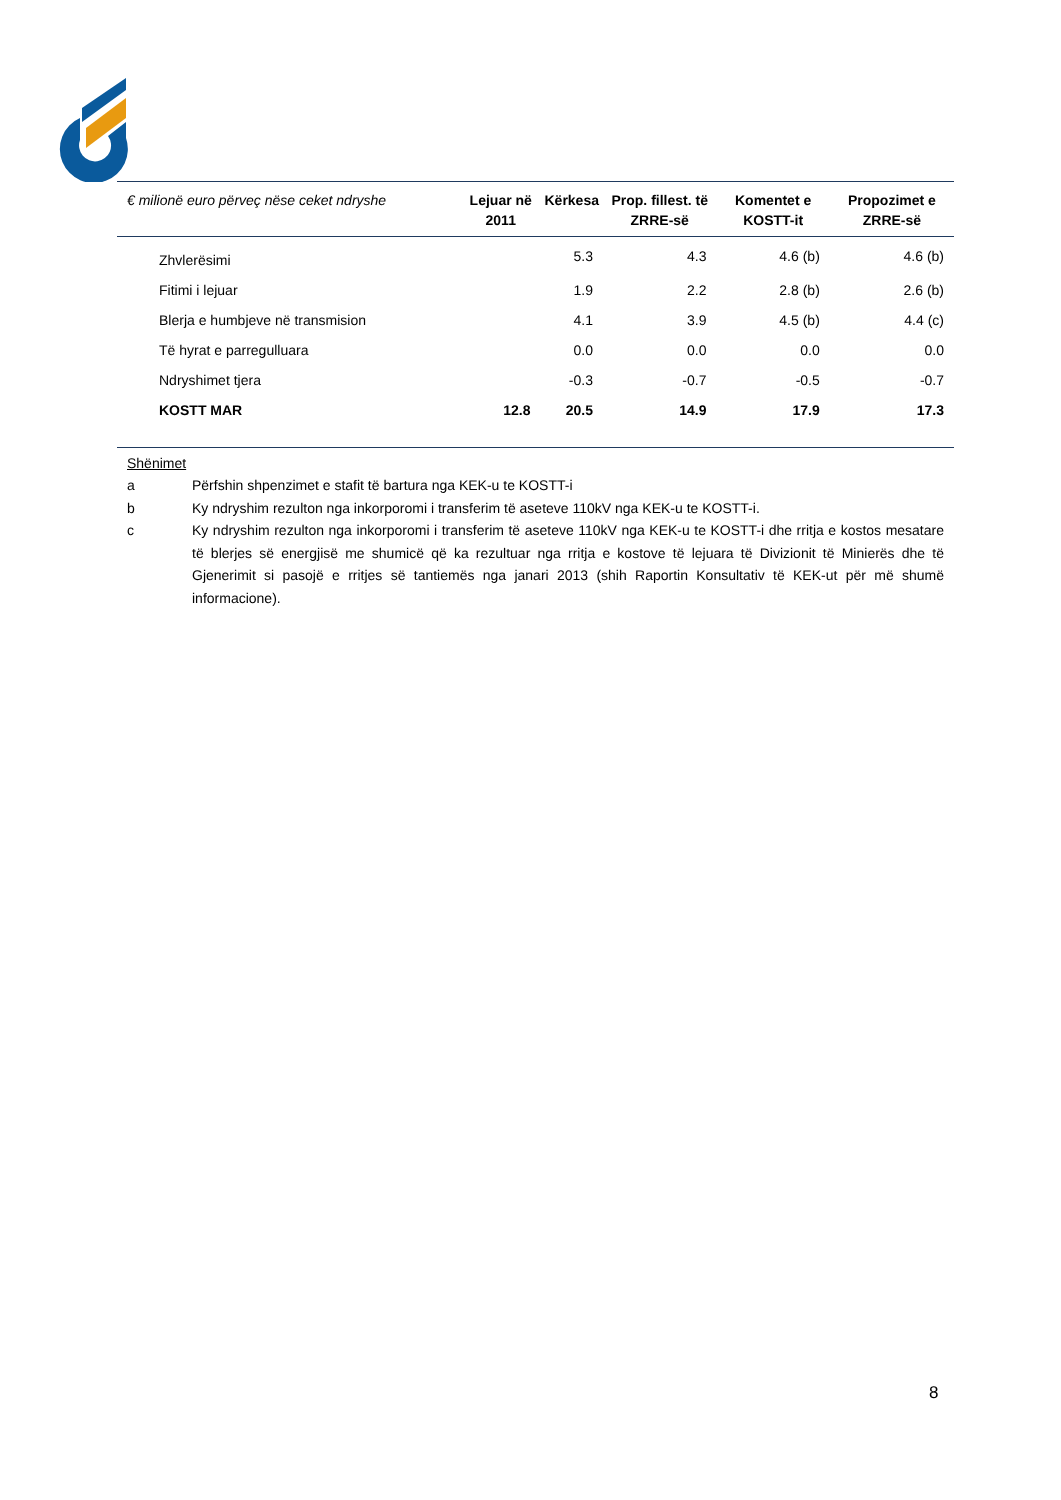| € milionë euro përveç nëse ceket ndryshe | Lejuar në 2011 | Kërkesa | Prop. fillest. të ZRRE-së | Komentet e KOSTT-it | Propozimet e ZRRE-së |
| --- | --- | --- | --- | --- | --- |
| Zhvlerësimi | | 5.3 | 4.3 | 4.6 (b) | 4.6 (b) |
| Fitimi i lejuar | | 1.9 | 2.2 | 2.8 (b) | 2.6 (b) |
| Blerja e humbjeve në transmision | | 4.1 | 3.9 | 4.5 (b) | 4.4 (c) |
| Të hyrat e parregulluara | | 0.0 | 0.0 | 0.0 | 0.0 |
| Ndryshimet tjera | | -0.3 | -0.7 | -0.5 | -0.7 |
| KOSTT MAR | 12.8 | 20.5 | 14.9 | 17.9 | 17.3 |
Shënimet
a Përfshin shpenzimet e stafit të bartura nga KEK-u te KOSTT-i
b Ky ndryshim rezulton nga inkorporomi i transferim të aseteve 110kV nga KEK-u te KOSTT-i.
c Ky ndryshim rezulton nga inkorporomi i transferim të aseteve 110kV nga KEK-u te KOSTT-i dhe rritja e kostos mesatare të blerjes së energjisë me shumicë që ka rezultuar nga rritja e kostove të lejuara të Divizionit të Minierës dhe të Gjenerimit si pasojë e rritjes së tantiemës nga janari 2013 (shih Raportin Konsultativ të KEK-ut për më shumë informacione).
8